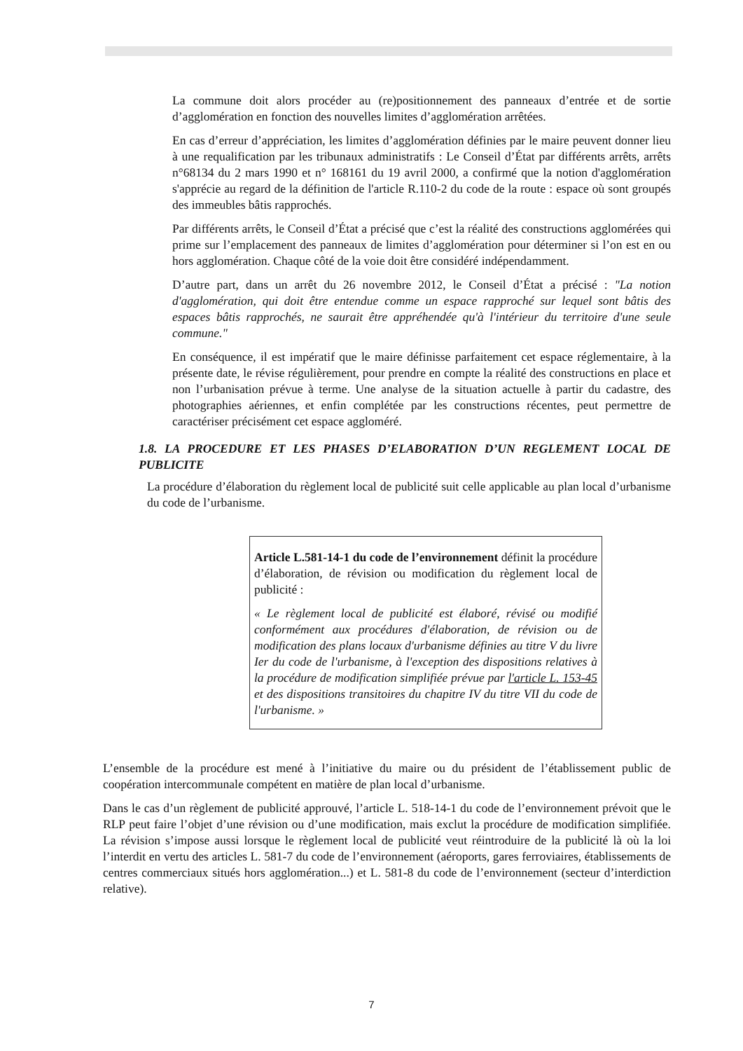La commune doit alors procéder au (re)positionnement des panneaux d’entrée et de sortie d’agglomération en fonction des nouvelles limites d’agglomération arrêtées.
En cas d’erreur d’appréciation, les limites d’agglomération définies par le maire peuvent donner lieu à une requalification par les tribunaux administratifs : Le Conseil d’État par différents arrêts, arrêts n°68134 du 2 mars 1990 et n° 168161 du 19 avril 2000, a confirmé que la notion d'agglomération s'apprécie au regard de la définition de l'article R.110-2 du code de la route : espace où sont groupés des immeubles bâtis rapprochés.
Par différents arrêts, le Conseil d’État a précisé que c’est la réalité des constructions agglomérées qui prime sur l’emplacement des panneaux de limites d’agglomération pour déterminer si l’on est en ou hors agglomération. Chaque côté de la voie doit être considéré indépendamment.
D’autre part, dans un arrêt du 26 novembre 2012, le Conseil d’État a précisé : "La notion d'agglomération, qui doit être entendue comme un espace rapproché sur lequel sont bâtis des espaces bâtis rapprochés, ne saurait être appréhendée qu'à l'intérieur du territoire d'une seule commune."
En conséquence, il est impératif que le maire définisse parfaitement cet espace réglementaire, à la présente date, le révise régulièrement, pour prendre en compte la réalité des constructions en place et non l’urbanisation prévue à terme. Une analyse de la situation actuelle à partir du cadastre, des photographies aériennes, et enfin complétée par les constructions récentes, peut permettre de caractériser précisément cet espace aggloméré.
1.8. LA PROCEDURE ET LES PHASES D’ELABORATION D’UN REGLEMENT LOCAL DE PUBLICITE
La procédure d’élaboration du règlement local de publicité suit celle applicable au plan local d’urbanisme du code de l’urbanisme.
Article L.581-14-1 du code de l’environnement définit la procédure d’élaboration, de révision ou modification du règlement local de publicité :
« Le règlement local de publicité est élaboré, révisé ou modifié conformément aux procédures d'élaboration, de révision ou de modification des plans locaux d'urbanisme définies au titre V du livre Ier du code de l'urbanisme, à l'exception des dispositions relatives à la procédure de modification simplifiée prévue par l'article L. 153-45 et des dispositions transitoires du chapitre IV du titre VII du code de l'urbanisme. »
L’ensemble de la procédure est mené à l’initiative du maire ou du président de l’établissement public de coopération intercommunale compétent en matière de plan local d’urbanisme.
Dans le cas d’un règlement de publicité approuvé, l’article L. 518-14-1 du code de l’environnement prévoit que le RLP peut faire l’objet d’une révision ou d’une modification, mais exclut la procédure de modification simplifiée. La révision s’impose aussi lorsque le règlement local de publicité veut réintroduire de la publicité là où la loi l’interdit en vertu des articles L. 581-7 du code de l’environnement (aéroports, gares ferroviaires, établissements de centres commerciaux situés hors agglomération...) et L. 581-8 du code de l’environnement (secteur d’interdiction relative).
7